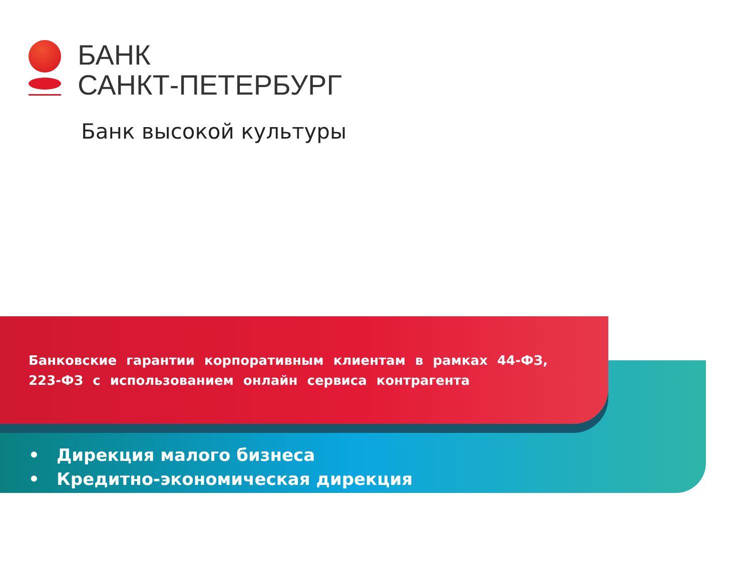БАНК
САНКТ-ПЕТЕРБУРГ
Банк высокой культуры
Банковские гарантии корпоративным клиентам в рамках 44-ФЗ, 223-ФЗ с использованием онлайн сервиса контрагента
• Дирекция малого бизнеса
• Кредитно-экономическая дирекция